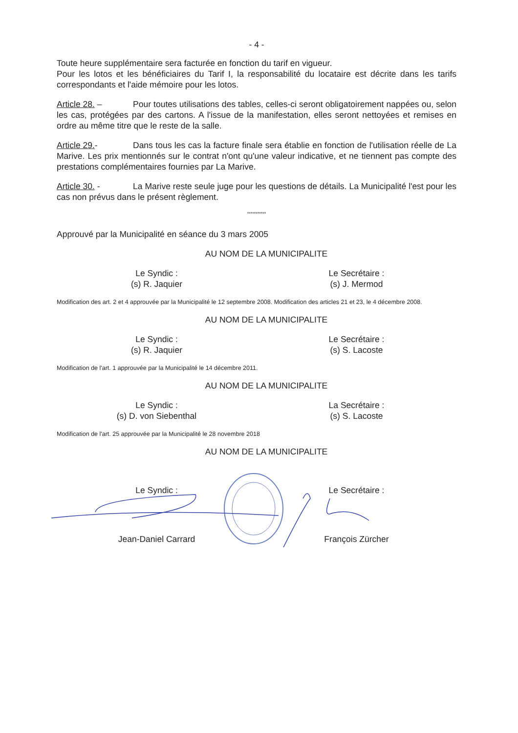- 4 -
Toute heure supplémentaire sera facturée en fonction du tarif en vigueur.
Pour les lotos et les bénéficiaires du Tarif I, la responsabilité du locataire est décrite dans les tarifs correspondants et l'aide mémoire pour les lotos.
Article 28. – Pour toutes utilisations des tables, celles-ci seront obligatoirement nappées ou, selon les cas, protégées par des cartons. A l'issue de la manifestation, elles seront nettoyées et remises en ordre au même titre que le reste de la salle.
Article 29.- Dans tous les cas la facture finale sera établie en fonction de l'utilisation réelle de La Marive. Les prix mentionnés sur le contrat n'ont qu'une valeur indicative, et ne tiennent pas compte des prestations complémentaires fournies par La Marive.
Article 30. - La Marive reste seule juge pour les questions de détails. La Municipalité l'est pour les cas non prévus dans le présent règlement.
***********
Approuvé par la Municipalité en séance du 3 mars 2005
AU NOM DE LA MUNICIPALITE
Le Syndic :
(s) R. Jaquier
Le Secrétaire :
(s) J. Mermod
Modification des art. 2 et 4 approuvée par la Municipalité le 12 septembre 2008. Modification des articles 21 et 23, le 4 décembre 2008.
AU NOM DE LA MUNICIPALITE
Le Syndic :
(s) R. Jaquier
Le Secrétaire :
(s) S. Lacoste
Modification de l'art. 1 approuvée par la Municipalité le 14 décembre 2011.
AU NOM DE LA MUNICIPALITE
Le Syndic :
(s) D. von Siebenthal
La Secrétaire :
(s) S. Lacoste
Modification de l'art. 25 approuvée par la Municipalité le 28 novembre 2018
AU NOM DE LA MUNICIPALITE
Le Syndic :
Jean-Daniel Carrard
Le Secrétaire :
François Zürcher